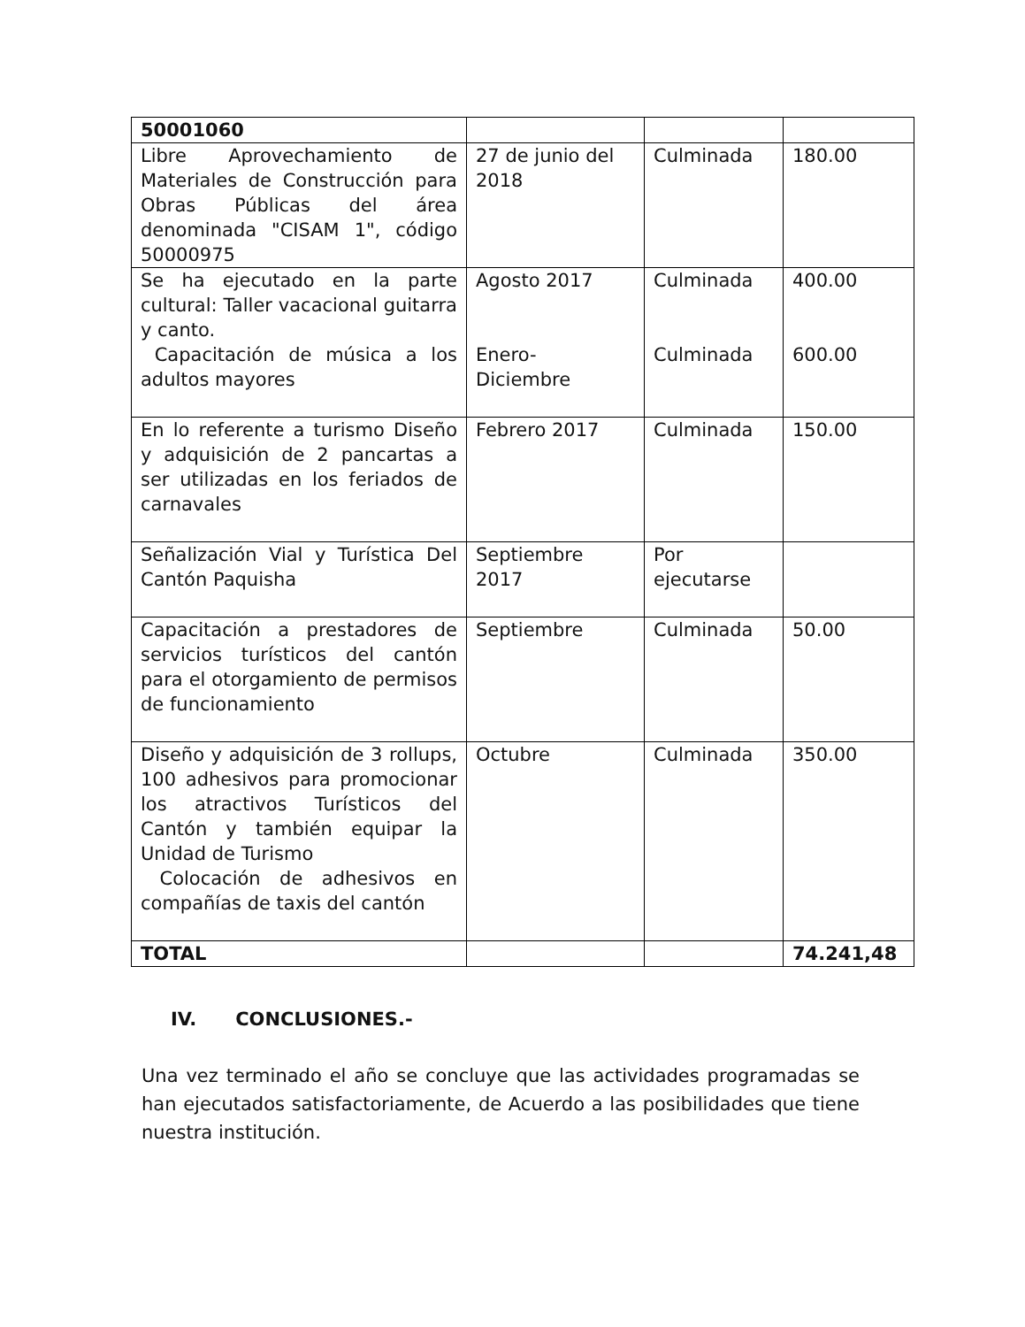| 50001060 | | | |
| Libre Aprovechamiento de Materiales de Construcción para Obras Públicas del área denominada "CISAM 1", código 50000975 | 27 de junio del 2018 | Culminada | 180.00 |
| Se ha ejecutado en la parte cultural: Taller vacacional guitarra y canto. Capacitación de música a los adultos mayores | Agosto 2017 Enero- Diciembre | Culminada Culminada | 400.00 600.00 |
| En lo referente a turismo Diseño y adquisición de 2 pancartas a ser utilizadas en los feriados de carnavales | Febrero 2017 | Culminada | 150.00 |
| Señalización Vial y Turística Del Cantón Paquisha | Septiembre 2017 | Por ejecutarse | |
| Capacitación a prestadores de servicios turísticos del cantón para el otorgamiento de permisos de funcionamiento | Septiembre | Culminada | 50.00 |
| Diseño y adquisición de 3 rollups, 100 adhesivos para promocionar los atractivos Turísticos del Cantón y también equipar la Unidad de Turismo Colocación de adhesivos en compañías de taxis del cantón | Octubre | Culminada | 350.00 |
| TOTAL | | | 74.241,48 |
IV. CONCLUSIONES.-
Una vez terminado el año se concluye que las actividades programadas se han ejecutados satisfactoriamente, de Acuerdo a las posibilidades que tiene nuestra institución.